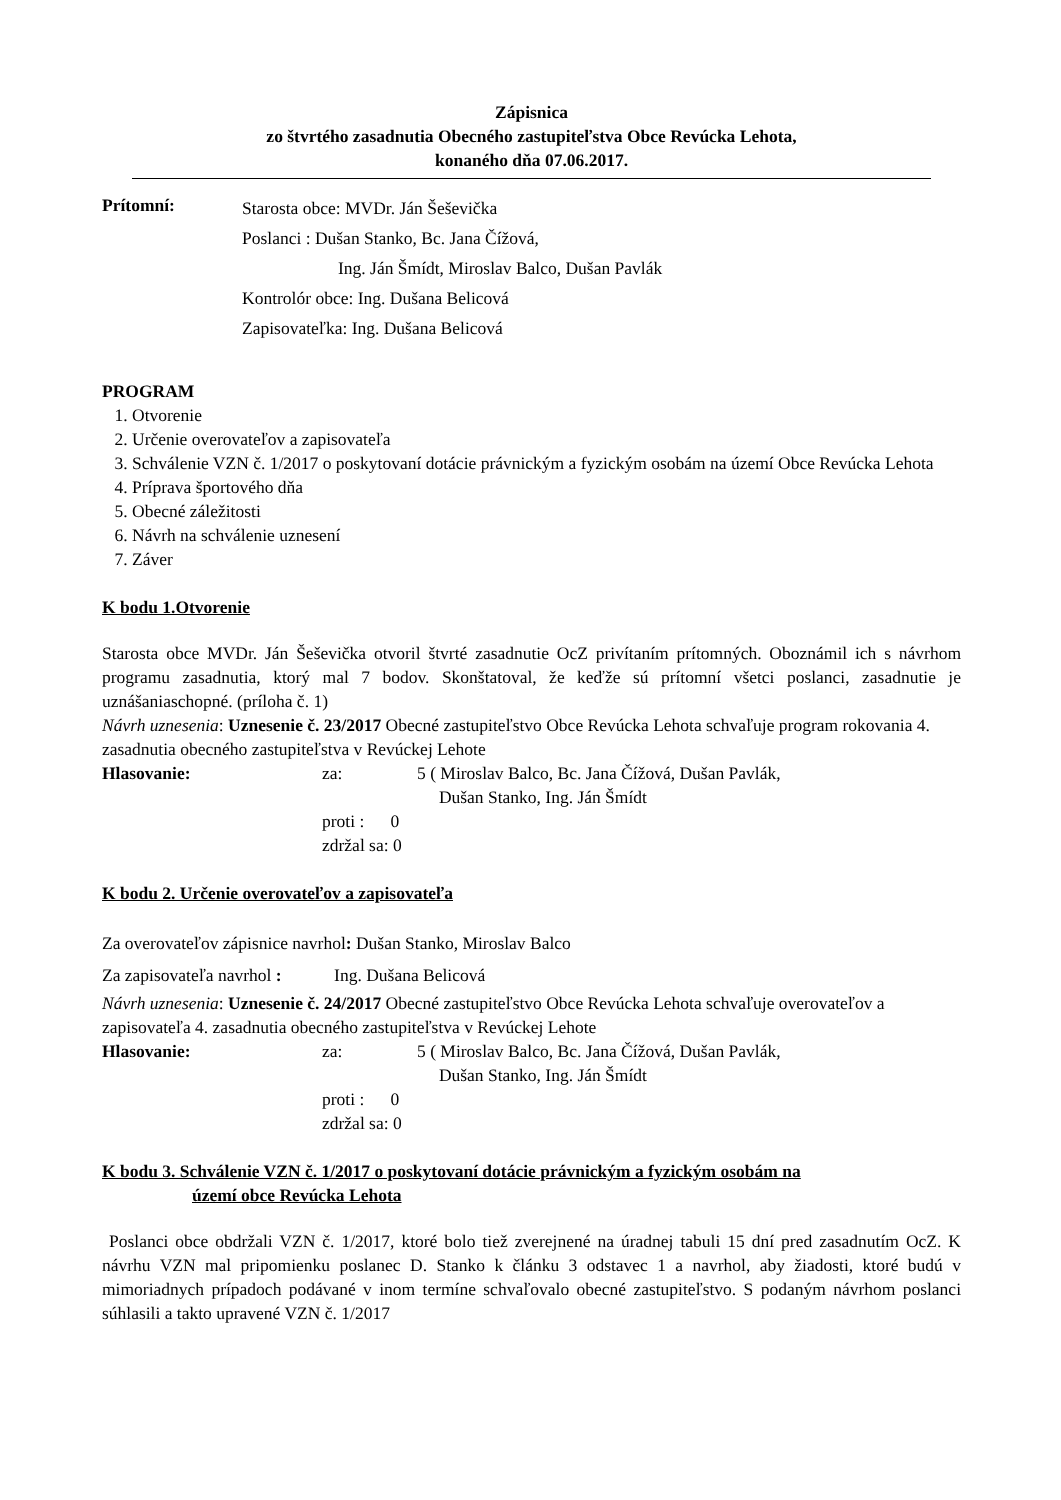Zápisnica
zo štvrtého zasadnutia Obecného zastupiteľstva Obce Revúcka Lehota,
konaného dňa 07.06.2017.
Prítomní:
Starosta obce: MVDr. Ján Šeševička
Poslanci : Dušan Stanko, Bc. Jana Čížová,
Ing. Ján Šmídt, Miroslav Balco, Dušan Pavlák
Kontrolór obce: Ing. Dušana Belicová
Zapisovateľka: Ing. Dušana Belicová
PROGRAM
1. Otvorenie
2. Určenie overovateľov a zapisovateľa
3. Schválenie VZN č. 1/2017 o poskytovaní dotácie právnickým a fyzickým osobám na území Obce Revúcka Lehota
4. Príprava športového dňa
5. Obecné záležitosti
6. Návrh na schválenie uznesení
7. Záver
K bodu 1.Otvorenie
Starosta obce MVDr. Ján Šeševička otvoril štvrté zasadnutie OcZ privítaním prítomných. Oboznámil ich s návrhom programu zasadnutia, ktorý mal 7 bodov. Skonštatoval, že keďže sú prítomní všetci poslanci, zasadnutie je uznášaniaschopné. (príloha č. 1)
Návrh uznesenia: Uznesenie č. 23/2017 Obecné zastupiteľstvo Obce Revúcka Lehota schvaľuje program rokovania 4. zasadnutia obecného zastupiteľstva v Revúckej Lehote
Hlasovanie: za: 5 ( Miroslav Balco, Bc. Jana Čížová, Dušan Pavlák,
Dušan Stanko, Ing. Ján Šmídt
proti : 0
zdržal sa: 0
K bodu 2. Určenie overovateľov a zapisovateľa
Za overovateľov zápisnice navrhol: Dušan Stanko, Miroslav Balco
Za zapisovateľa navrhol : Ing. Dušana Belicová
Návrh uznesenia: Uznesenie č. 24/2017 Obecné zastupiteľstvo Obce Revúcka Lehota schvaľuje overovateľov a zapisovateľa 4. zasadnutia obecného zastupiteľstva v Revúckej Lehote
Hlasovanie: za: 5 ( Miroslav Balco, Bc. Jana Čížová, Dušan Pavlák,
Dušan Stanko, Ing. Ján Šmídt
proti : 0
zdržal sa: 0
K bodu 3. Schválenie VZN č. 1/2017 o poskytovaní dotácie právnickým a fyzickým osobám na
území obce Revúcka Lehota
Poslanci obce obdržali VZN č. 1/2017, ktoré bolo tiež zverejnené na úradnej tabuli 15 dní pred zasadnutím OcZ. K návrhu VZN mal pripomienku poslanec D. Stanko k článku 3 odstavec 1 a navrhol, aby žiadosti, ktoré budú v mimoriadnych prípadoch podávané v inom termíne schvaľovalo obecné zastupiteľstvo. S podaným návrhom poslanci súhlasili a takto upravené VZN č. 1/2017